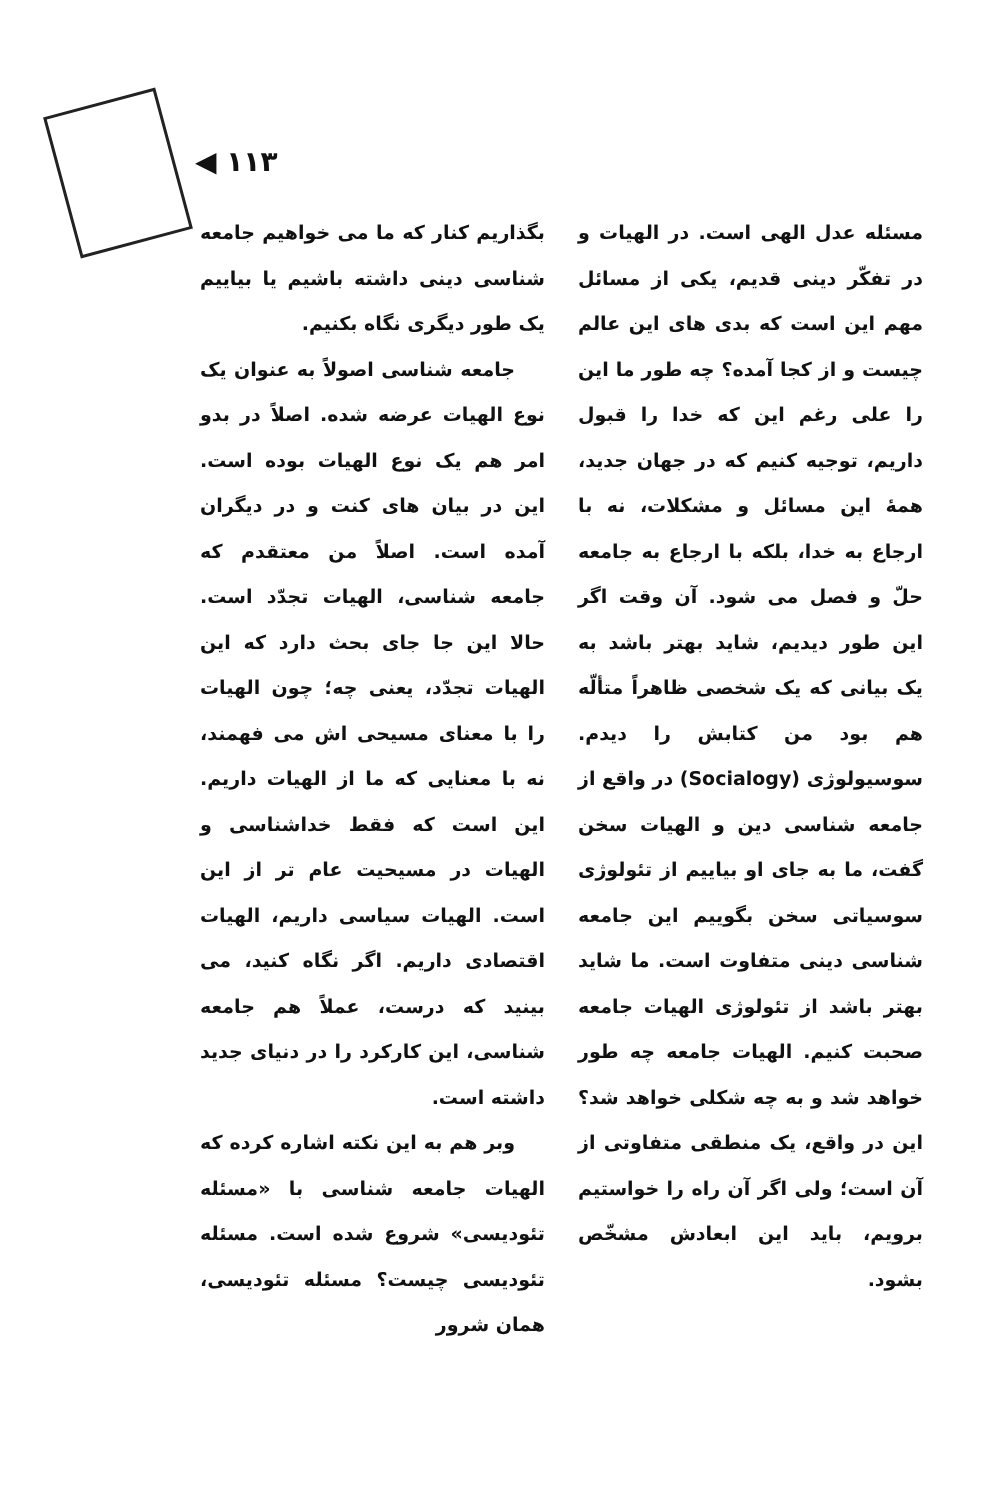◀ ۱۱۳
بگذاریم کنار که ما می خواهیم جامعه شناسی دینی داشته باشیم یا بیاییم یک طور دیگری نگاه بکنیم.
جامعه شناسی اصولاً به عنوان یک نوع الهیات عرضه شده. اصلاً در بدو امر هم یک نوع الهیات بوده است. این در بیان های کنت و در دیگران آمده است. اصلاً من معتقدم که جامعه شناسی، الهیات تجدّد است. حالا این جا جای بحث دارد که این الهیات تجدّد، یعنی چه؛ چون الهیات را با معنای مسیحی اش می فهمند، نه با معنایی که ما از الهیات داریم. این است که فقط خداشناسی و الهیات در مسیحیت عام تر از این است. الهیات سیاسی داریم، الهیات اقتصادی داریم. اگر نگاه کنید، می بینید که درست، عملاً هم جامعه شناسی، این کارکرد را در دنیای جدید داشته است.
وبر هم به این نکته اشاره کرده که الهیات جامعه شناسی با «مسئله تئودیسی» شروع شده است. مسئله تئودیسی چیست؟ مسئله تئودیسی، همان شرور
مسئله عدل الهی است. در الهیات و در تفکّر دینی قدیم، یکی از مسائل مهم این است که بدی های این عالم چیست و از کجا آمده؟ چه طور ما این را علی رغم این که خدا را قبول داریم، توجیه کنیم که در جهان جدید، همهٔ این مسائل و مشکلات، نه با ارجاع به خدا، بلکه با ارجاع به جامعه حلّ و فصل می شود. آن وقت اگر این طور دیدیم، شاید بهتر باشد به یک بیانی که یک شخصی ظاهراً متألّه هم بود من کتابش را دیدم. سوسیولوژی (Socialogy) در واقع از جامعه شناسی دین و الهیات سخن گفت، ما به جای او بیاییم از تئولوژی سوسیاتی سخن بگوییم این جامعه شناسی دینی متفاوت است. ما شاید بهتر باشد از تئولوژی الهیات جامعه صحبت کنیم. الهیات جامعه چه طور خواهد شد و به چه شکلی خواهد شد؟ این در واقع، یک منطقی متفاوتی از آن است؛ ولی اگر آن راه را خواستیم برویم، باید این ابعادش مشخّص بشود.